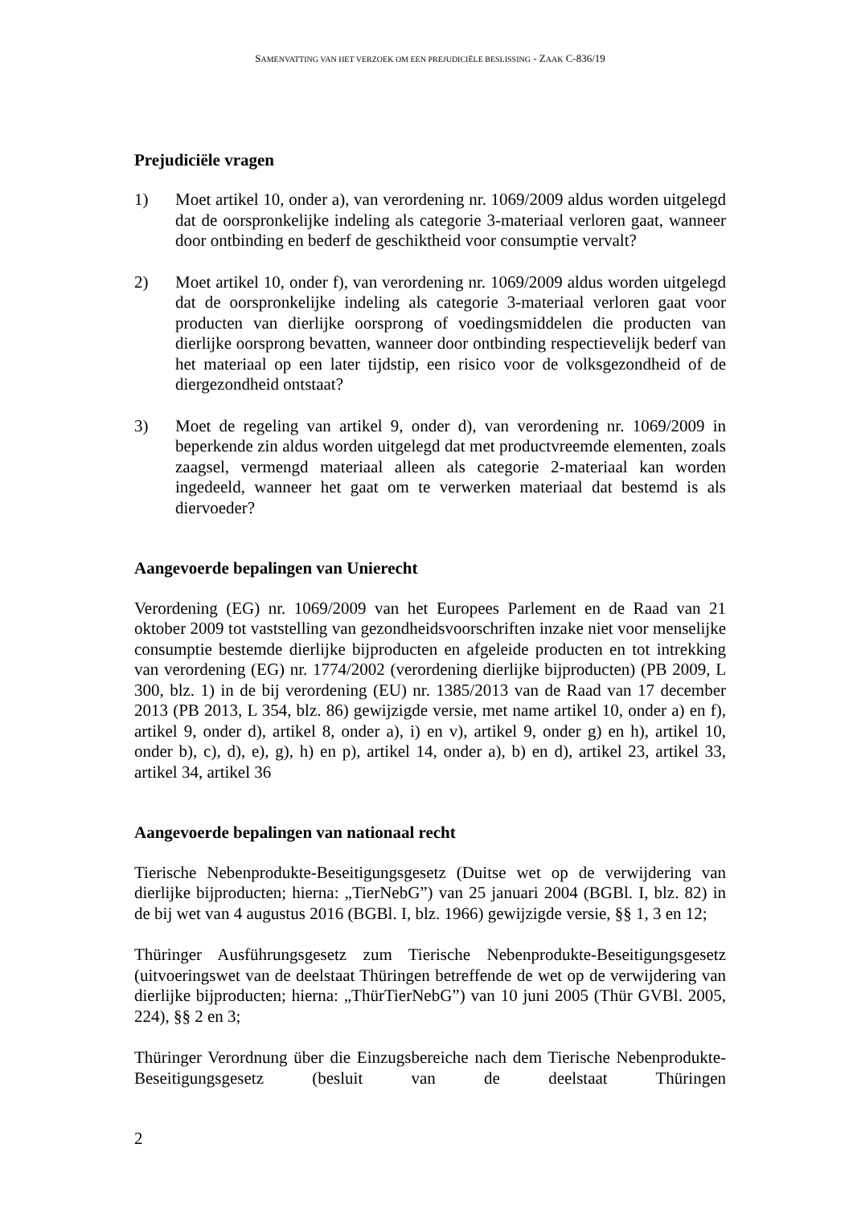SAMENVATTING VAN HET VERZOEK OM EEN PREJUDICIËLE BESLISSING - ZAAK C-836/19
Prejudiciële vragen
1) Moet artikel 10, onder a), van verordening nr. 1069/2009 aldus worden uitgelegd dat de oorspronkelijke indeling als categorie 3-materiaal verloren gaat, wanneer door ontbinding en bederf de geschiktheid voor consumptie vervalt?
2) Moet artikel 10, onder f), van verordening nr. 1069/2009 aldus worden uitgelegd dat de oorspronkelijke indeling als categorie 3-materiaal verloren gaat voor producten van dierlijke oorsprong of voedingsmiddelen die producten van dierlijke oorsprong bevatten, wanneer door ontbinding respectievelijk bederf van het materiaal op een later tijdstip, een risico voor de volksgezondheid of de diergezondheid ontstaat?
3) Moet de regeling van artikel 9, onder d), van verordening nr. 1069/2009 in beperkende zin aldus worden uitgelegd dat met productvreemde elementen, zoals zaagsel, vermengd materiaal alleen als categorie 2-materiaal kan worden ingedeeld, wanneer het gaat om te verwerken materiaal dat bestemd is als diervoeder?
Aangevoerde bepalingen van Unierecht
Verordening (EG) nr. 1069/2009 van het Europees Parlement en de Raad van 21 oktober 2009 tot vaststelling van gezondheidsvoorschriften inzake niet voor menselijke consumptie bestemde dierlijke bijproducten en afgeleide producten en tot intrekking van verordening (EG) nr. 1774/2002 (verordening dierlijke bijproducten) (PB 2009, L 300, blz. 1) in de bij verordening (EU) nr. 1385/2013 van de Raad van 17 december 2013 (PB 2013, L 354, blz. 86) gewijzigde versie, met name artikel 10, onder a) en f), artikel 9, onder d), artikel 8, onder a), i) en v), artikel 9, onder g) en h), artikel 10, onder b), c), d), e), g), h) en p), artikel 14, onder a), b) en d), artikel 23, artikel 33, artikel 34, artikel 36
Aangevoerde bepalingen van nationaal recht
Tierische Nebenprodukte-Beseitigungsgesetz (Duitse wet op de verwijdering van dierlijke bijproducten; hierna: „TierNebG”) van 25 januari 2004 (BGBl. I, blz. 82) in de bij wet van 4 augustus 2016 (BGBl. I, blz. 1966) gewijzigde versie, §§ 1, 3 en 12;
Thüringer Ausführungsgesetz zum Tierische Nebenprodukte-Beseitigungsgesetz (uitvoeringswet van de deelstaat Thüringen betreffende de wet op de verwijdering van dierlijke bijproducten; hierna: „ThürTierNebG”) van 10 juni 2005 (Thür GVBl. 2005, 224), §§ 2 en 3;
Thüringer Verordnung über die Einzugsbereiche nach dem Tierische Nebenprodukte-Beseitigungsgesetz (besluit van de deelstaat Thüringen
2